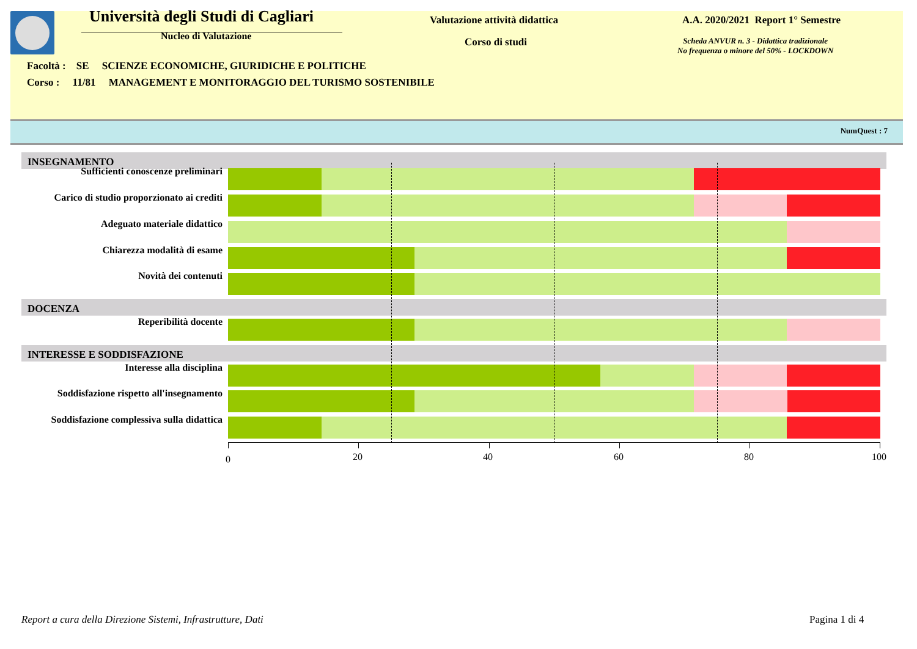Università degli Studi di Cagliari
Nucleo di Valutazione
Valutazione attività didattica
Corso di studi
A.A. 2020/2021 Report 1° Semestre
Scheda ANVUR n. 3 - Didattica tradizionale
No frequenza o minore del 50% - LOCKDOWN
Facoltà : SE SCIENZE ECONOMICHE, GIURIDICHE E POLITICHE
Corso : 11/81 MANAGEMENT E MONITORAGGIO DEL TURISMO SOSTENIBILE
NumQuest : 7
INSEGNAMENTO
Sufficienti conoscenze preliminari
Carico di studio proporzionato ai crediti
Adeguato materiale didattico
Chiarezza modalità di esame
Novità dei contenuti
DOCENZA
Reperibilità docente
INTERESSE E SODDISFAZIONE
Interesse alla disciplina
Soddisfazione rispetto all'insegnamento
Soddisfazione complessiva sulla didattica
0 20 40 60 80 100
Report a cura della Direzione Sistemi, Infrastrutture, Dati Pagina 1 di 4